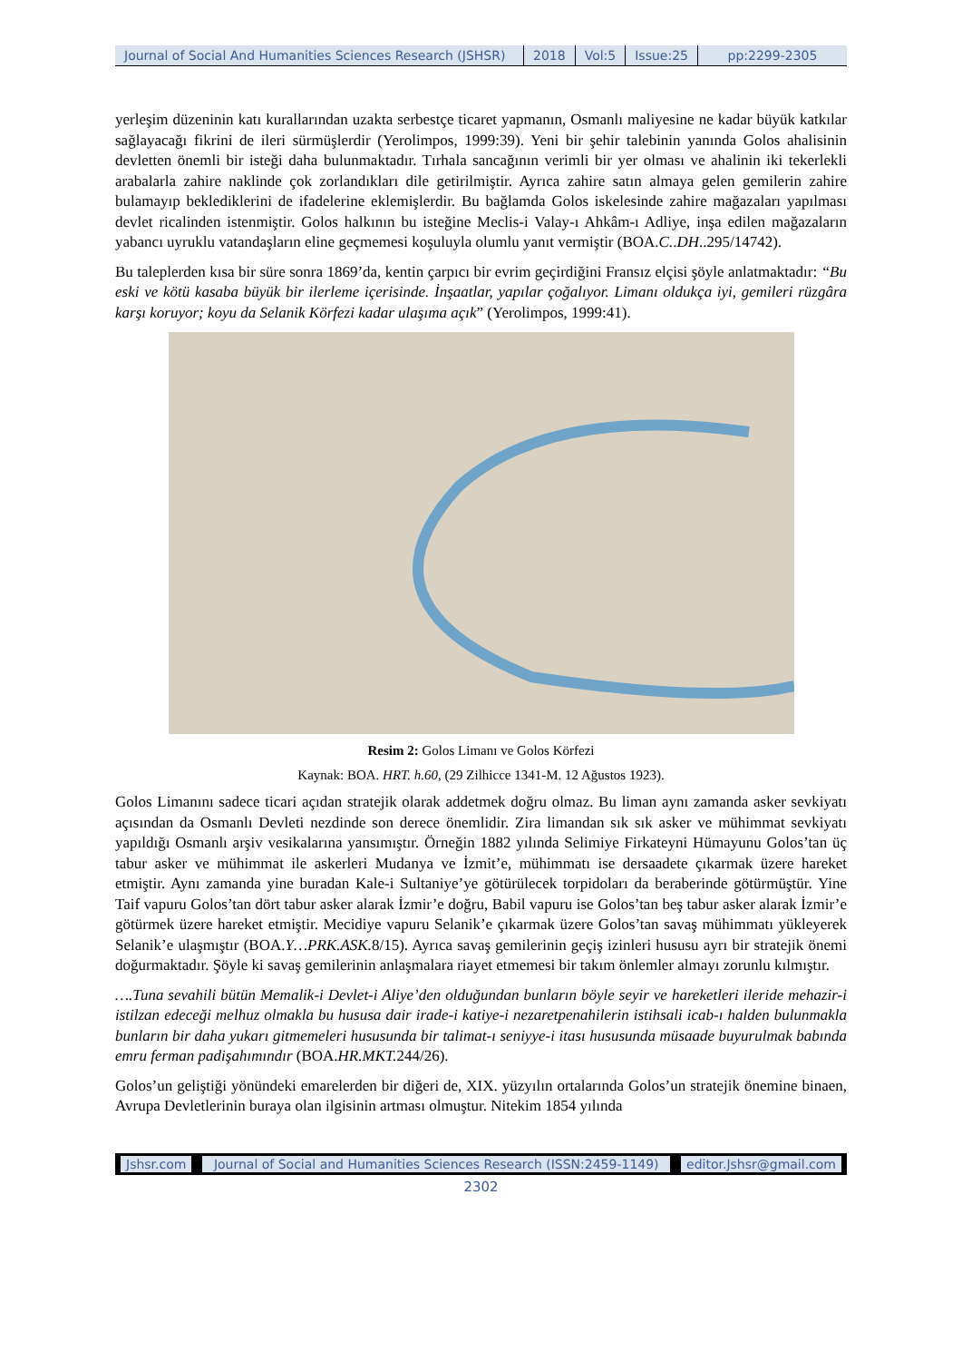Journal of Social And Humanities Sciences Research (JSHSR)
2018 Vol:5 Issue:25 pp:2299-2305
yerleşim düzeninin katı kurallarından uzakta serbestçe ticaret yapmanın, Osmanlı maliyesine ne kadar büyük katkılar sağlayacağı fikrini de ileri sürmüşlerdir (Yerolimpos, 1999:39). Yeni bir şehir talebinin yanında Golos ahalisinin devletten önemli bir isteği daha bulunmaktadır. Tırhala sancağının verimli bir yer olması ve ahalinin iki tekerlekli arabalarla zahire naklinde çok zorlandıkları dile getirilmiştir. Ayrıca zahire satın almaya gelen gemilerin zahire bulamayıp beklediklerini de ifadelerine eklemişlerdir. Bu bağlamda Golos iskelesinde zahire mağazaları yapılması devlet ricalinden istenmiştir. Golos halkının bu isteğine Meclis-i Valay-ı Ahkâm-ı Adliye, inşa edilen mağazaların yabancı uyruklu vatandaşların eline geçmemesi koşuluyla olumlu yanıt vermiştir (BOA.C..DH..295/14742).
Bu taleplerden kısa bir süre sonra 1869’da, kentin çarpıcı bir evrim geçirdiğini Fransız elçisi şöyle anlatmaktadır: “Bu eski ve kötü kasaba büyük bir ilerleme içerisinde. İnşaatlar, yapılar çoğalıyor. Limanı oldukça iyi, gemileri rüzgâra karşı koruyor; koyu da Selanik Körfezi kadar ulaşıma açık” (Yerolimpos, 1999:41).
Resim 2: Golos Limanı ve Golos Körfezi
Kaynak: BOA. HRT. h.60, (29 Zilhicce 1341-M. 12 Ağustos 1923).
Golos Limanını sadece ticari açıdan stratejik olarak addetmek doğru olmaz. Bu liman aynı zamanda asker sevkiyatı açısından da Osmanlı Devleti nezdinde son derece önemlidir. Zira limandan sık sık asker ve mühimmat sevkiyatı yapıldığı Osmanlı arşiv vesikalarına yansımıştır. Örneğin 1882 yılında Selimiye Firkateyni Hümayunu Golos’tan üç tabur asker ve mühimmat ile askerleri Mudanya ve İzmit’e, mühimmatı ise dersaadete çıkarmak üzere hareket etmiştir. Aynı zamanda yine buradan Kale-i Sultaniye’ye götürülecek torpidoları da beraberinde götürmüştür. Yine Taif vapuru Golos’tan dört tabur asker alarak İzmir’e doğru, Babil vapuru ise Golos’tan beş tabur asker alarak İzmir’e götürmek üzere hareket etmiştir. Mecidiye vapuru Selanik’e çıkarmak üzere Golos’tan savaş mühimmatı yükleyerek Selanik’e ulaşmıştır (BOA.Y…PRK.ASK. 8/15). Ayrıca savaş gemilerinin geçiş izinleri hususu ayrı bir stratejik önemi doğurmaktadır. Şöyle ki savaş gemilerinin anlaşmalara riayet etmemesi bir takım önlemler almayı zorunlu kılmıştır.
….Tuna sevahili bütün Memalik-i Devlet-i Aliye’den olduğundan bunların böyle seyir ve hareketleri ileride mehazir-i istilzan edeceği melhuz olmakla bu hususa dair irade-i katiye-i nezaretpenahilerin istihsali icab-ı halden bulunmakla bunların bir daha yukarı gitmemeleri hususunda bir talimat-ı seniyye-i itası hususunda müsaade buyurulmak babında emru ferman padişahımındır (BOA.HR.MKT. 244/26).
Golos’un geliştiği yönündeki emarelerden bir diğeri de, XIX. yüzyılın ortalarında Golos’un stratejik önemine binaen, Avrupa Devletlerinin buraya olan ilgisinin artması olmuştur. Nitekim 1854 yılında
Jshsr.com Journal of Social and Humanities Sciences Research (ISSN:2459-1149)
editor.Jshsr@gmail.com
2302